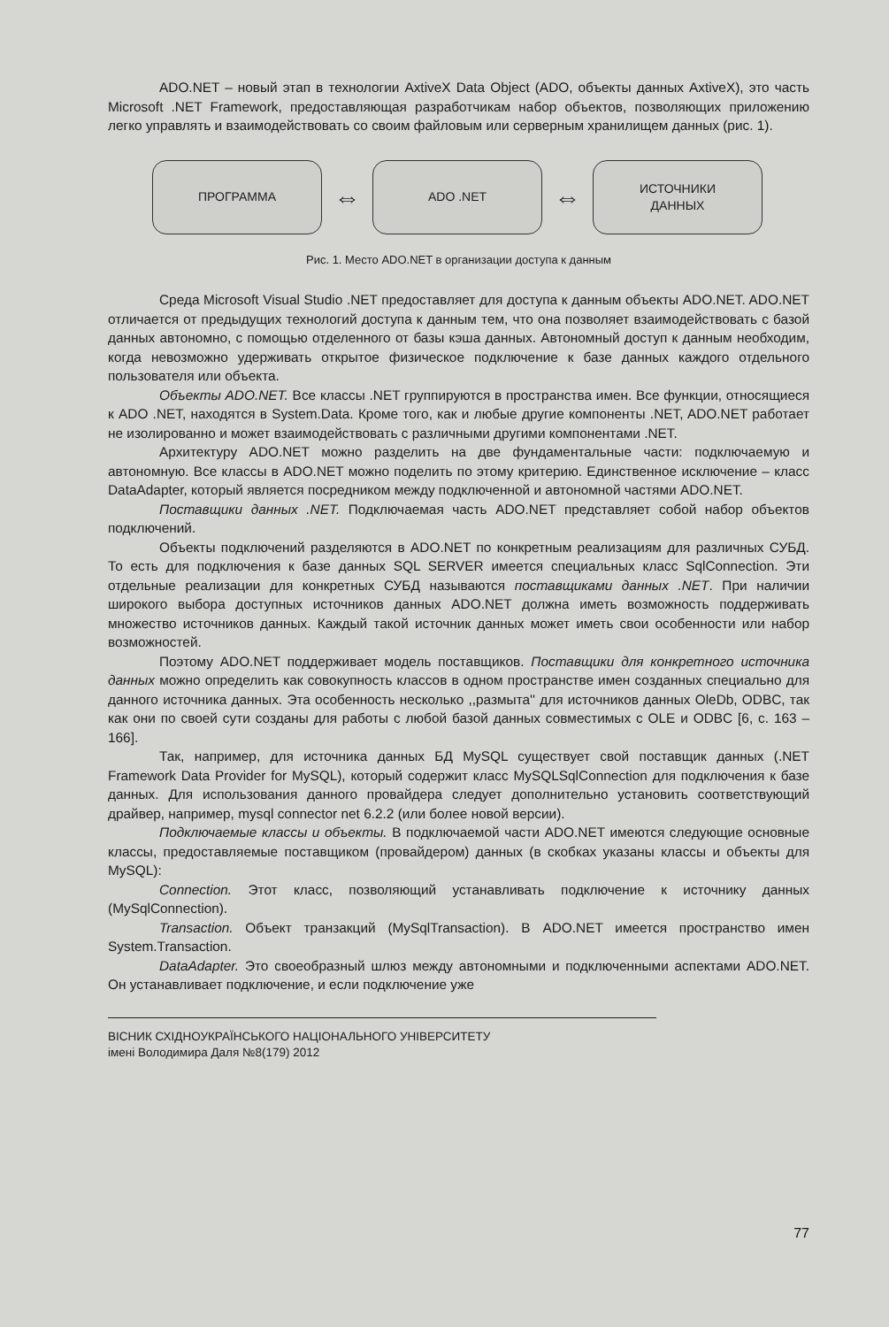ADO.NET – новый этап в технологии AxtiveX Data Object (ADO, объекты данных AxtiveX), это часть Microsoft .NET Framework, предоставляющая разработчикам набор объектов, позволяющих приложению легко управлять и взаимодействовать со своим файловым или серверным хранилищем данных (рис. 1).
ПРОГРАММА
⇔
ADO .NET
⇔
ИСТОЧНИКИ
ДАННЫХ
Рис. 1. Место ADO.NET в организации доступа к данным
Среда Microsoft Visual Studio .NET предоставляет для доступа к данным объекты ADO.NET. ADO.NET отличается от предыдущих технологий доступа к данным тем, что она позволяет взаимодействовать с базой данных автономно, с помощью отделенного от базы кэша данных. Автономный доступ к данным необходим, когда невозможно удерживать открытое физическое подключение к базе данных каждого отдельного пользователя или объекта.
Объекты ADO.NET. Все классы .NET группируются в пространства имен. Все функции, относящиеся к ADO .NET, находятся в System.Data. Кроме того, как и любые другие компоненты .NET, ADO.NET работает не изолированно и может взаимодействовать с различными другими компонентами .NET.
Архитектуру ADO.NET можно разделить на две фундаментальные части: подключаемую и автономную. Все классы в ADO.NET можно поделить по этому критерию. Единственное исключение – класс DataAdapter, который является посредником между подключенной и автономной частями ADO.NET.
Поставщики данных .NET. Подключаемая часть ADO.NET представляет собой набор объектов подключений.
Объекты подключений разделяются в ADO.NET по конкретным реализациям для различных СУБД. То есть для подключения к базе данных SQL SERVER имеется специальных класс SqlConnection. Эти отдельные реализации для конкретных СУБД называются поставщиками данных .NET. При наличии широкого выбора доступных источников данных ADO.NET должна иметь возможность поддерживать множество источников данных. Каждый такой источник данных может иметь свои особенности или набор возможностей.
Поэтому ADO.NET поддерживает модель поставщиков. Поставщики для конкретного источника данных можно определить как совокупность классов в одном пространстве имен созданных специально для данного источника данных. Эта особенность несколько ,,размыта'' для источников данных OleDb, ODBC, так как они по своей сути созданы для работы с любой базой данных совместимых с OLE и ODBC [6, с. 163 – 166].
Так, например, для источника данных БД MySQL существует свой поставщик данных (.NET Framework Data Provider for MySQL), который содержит класс MySQLSqlConnection для подключения к базе данных. Для использования данного провайдера следует дополнительно установить соответствующий драйвер, например, mysql connector net 6.2.2 (или более новой версии).
Подключаемые классы и объекты. В подключаемой части ADO.NET имеются следующие основные классы, предоставляемые поставщиком (провайдером) данных (в скобках указаны классы и объекты для MySQL):
Connection. Этот класс, позволяющий устанавливать подключение к источнику данных (MySqlConnection).
Transaction. Объект транзакций (MySqlTransaction). В ADO.NET имеется пространство имен System.Transaction.
DataAdapter. Это своеобразный шлюз между автономными и подключенными аспектами ADO.NET. Он устанавливает подключение, и если подключение уже
ВІСНИК СХІДНОУКРАЇНСЬКОГО НАЦІОНАЛЬНОГО УНІВЕРСИТЕТУ
імені Володимира Даля №8(179) 2012
77